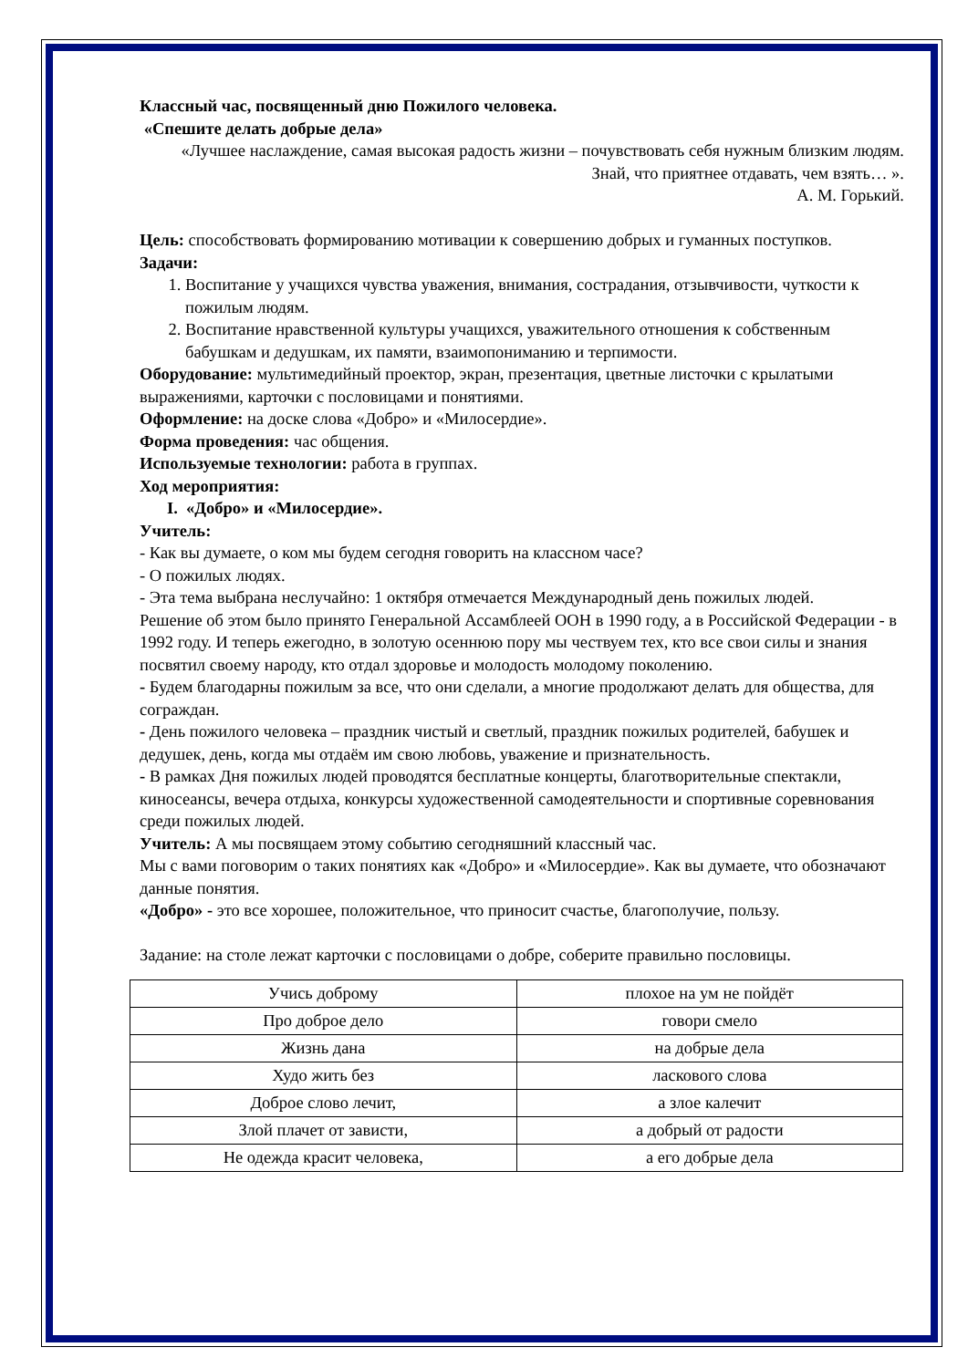Классный час, посвященный дню Пожилого человека.
«Спешите делать добрые дела»
«Лучшее наслаждение, самая высокая радость жизни – почувствовать себя нужным близким людям. Знай, что приятнее отдавать, чем взять… ».
А. М. Горький.
Цель: способствовать формированию мотивации к совершению добрых и гуманных поступков.
Задачи:
1. Воспитание у учащихся чувства уважения, внимания, сострадания, отзывчивости, чуткости к пожилым людям.
2. Воспитание нравственной культуры учащихся, уважительного отношения к собственным бабушкам и дедушкам, их памяти, взаимопониманию и терпимости.
Оборудование: мультимедийный проектор, экран, презентация, цветные листочки с крылатыми выражениями, карточки с пословицами и понятиями.
Оформление: на доске слова «Добро» и «Милосердие».
Форма проведения: час общения.
Используемые технологии: работа в группах.
Ход мероприятия:
I. «Добро» и «Милосердие».
Учитель:
- Как вы думаете, о ком мы будем сегодня говорить на классном часе?
- О пожилых людях.
- Эта тема выбрана неслучайно: 1 октября отмечается Международный день пожилых людей.
Решение об этом было принято Генеральной Ассамблеей ООН в 1990 году, а в Российской Федерации - в 1992 году. И теперь ежегодно, в золотую осеннюю пору мы чествуем тех, кто все свои силы и знания посвятил своему народу, кто отдал здоровье и молодость молодому поколению.
- Будем благодарны пожилым за все, что они сделали, а многие продолжают делать для общества, для сограждан.
- День пожилого человека – праздник чистый и светлый, праздник пожилых родителей, бабушек и дедушек, день, когда мы отдаём им свою любовь, уважение и признательность.
- В рамках Дня пожилых людей проводятся бесплатные концерты, благотворительные спектакли, киносеансы, вечера отдыха, конкурсы художественной самодеятельности и спортивные соревнования среди пожилых людей.
Учитель: А мы посвящаем этому событию сегодняшний классный час.
Мы с вами поговорим о таких понятиях как «Добро» и «Милосердие». Как вы думаете, что обозначают данные понятия.
«Добро» - это все хорошее, положительное, что приносит счастье, благополучие, пользу.
Задание: на столе лежат карточки с пословицами о добре, соберите правильно пословицы.
| Учись доброму | плохое на ум не пойдёт |
| Про доброе дело | говори смело |
| Жизнь дана | на добрые дела |
| Худо жить без | ласкового слова |
| Доброе слово лечит, | а злое калечит |
| Злой плачет от зависти, | а добрый от радости |
| Не одежда красит человека, | а его добрые дела |